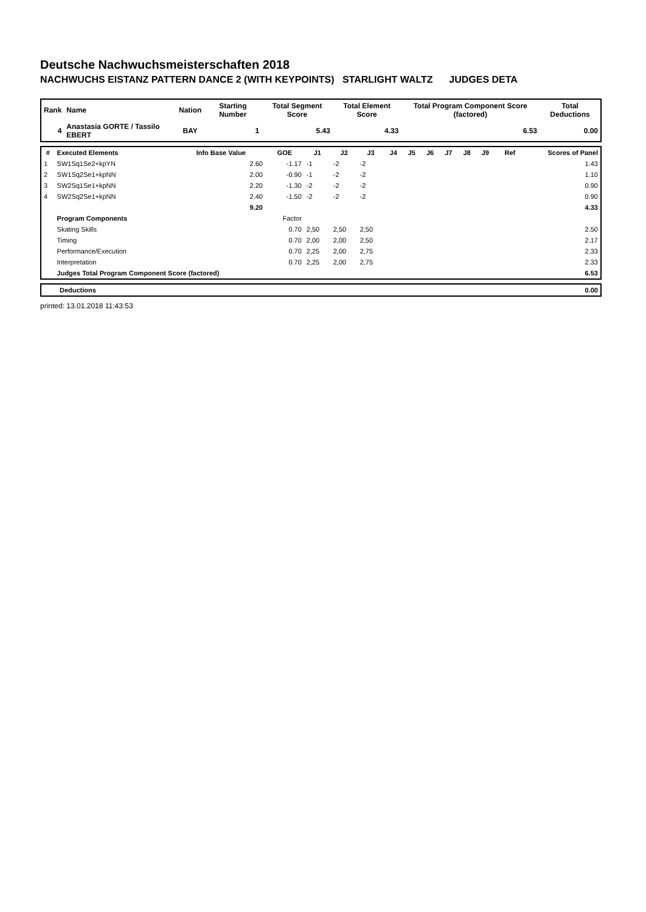Deutsche Nachwuchsmeisterschaften 2018
NACHWUCHS EISTANZ PATTERN DANCE 2 (WITH KEYPOINTS) STARLIGHT WALTZ JUDGES DETA
| Rank | Name | Nation | Starting Number | Total Segment Score | Total Element Score | Total Program Component Score (factored) | Total Deductions |
| --- | --- | --- | --- | --- | --- | --- | --- |
| 4 | Anastasia GORTE / Tassilo EBERT | BAY | 1 | 5.43 | 4.33 | 6.53 | 0.00 |
| # | Executed Elements | Info Base Value | GOE | J1 | J2 | J3 | J4 | J5 | J6 | J7 | J8 | J9 | Ref | Scores of Panel |
| --- | --- | --- | --- | --- | --- | --- | --- | --- | --- | --- | --- | --- | --- | --- |
| 1 | SW1Sq1Se2+kpYN | 2.60 | -1.17 | -1 | -2 | -2 | | | | | | | | 1.43 |
| 2 | SW1Sq2Se1+kpNN | 2.00 | -0.90 | -1 | -2 | -2 | | | | | | | | 1.10 |
| 3 | SW2Sq1Se1+kpNN | 2.20 | -1.30 | -2 | -2 | -2 | | | | | | | | 0.90 |
| 4 | SW2Sq2Se1+kpNN | 2.40 | -1.50 | -2 | -2 | -2 | | | | | | | | 0.90 |
| | | 9.20 | | | | | | | | | | | | 4.33 |
| | Program Components | | Factor | | | | | | | | | | | |
| | Skating Skills | | 0.70 | 2,50 | 2,50 | 2,50 | | | | | | | | 2.50 |
| | Timing | | 0.70 | 2,00 | 2,00 | 2,50 | | | | | | | | 2.17 |
| | Performance/Execution | | 0.70 | 2,25 | 2,00 | 2,75 | | | | | | | | 2.33 |
| | Interpretation | | 0.70 | 2,25 | 2,00 | 2,75 | | | | | | | | 2.33 |
| | Judges Total Program Component Score (factored) | | | | | | | | | | | | | 6.53 |
| Deductions | 0.00 |
printed: 13.01.2018 11:43:53